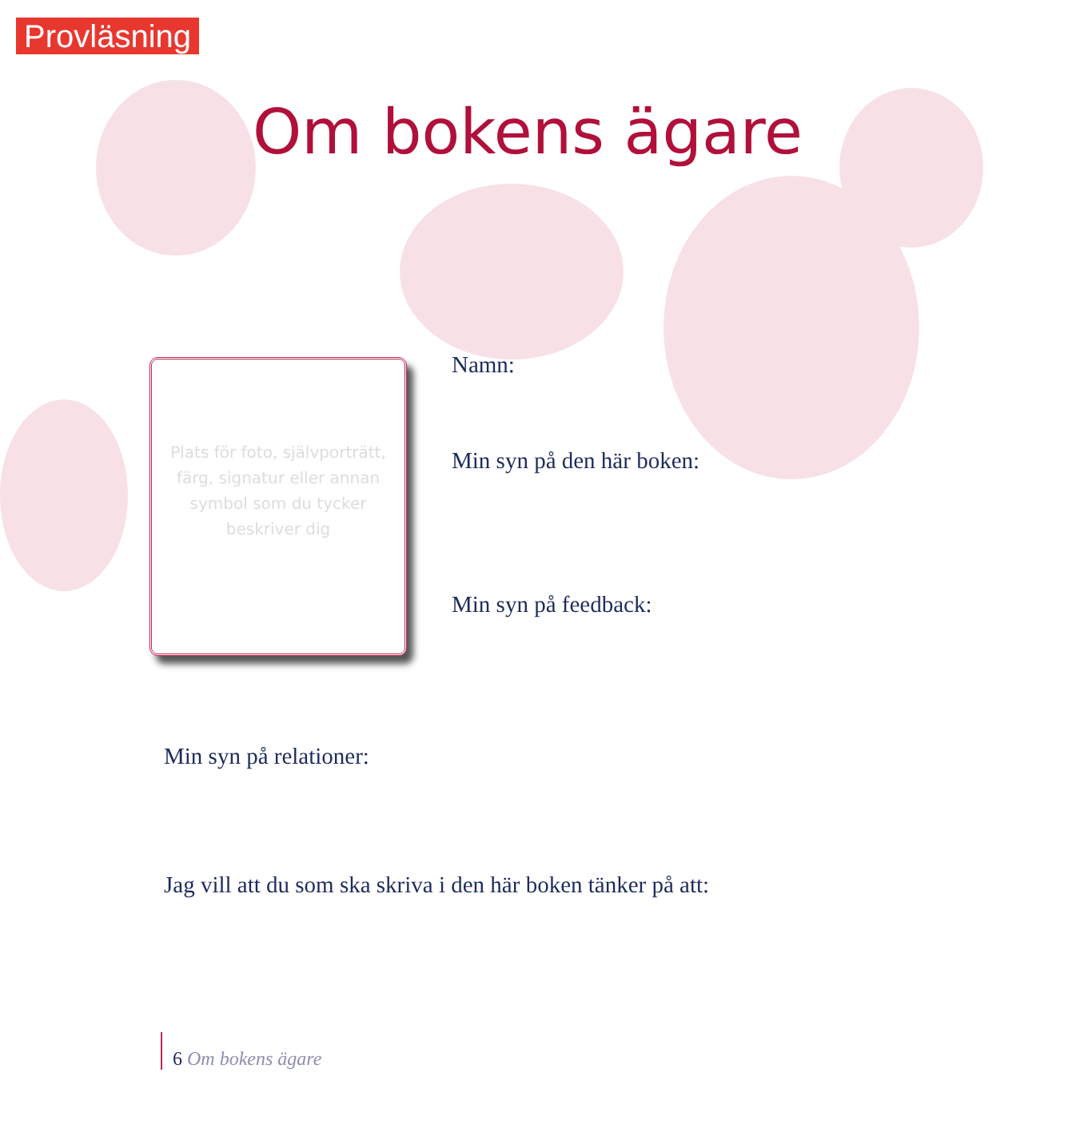Provläsning
Om bokens ägare
Plats för foto, självporträtt, färg, signatur eller annan symbol som du tycker beskriver dig
Namn:
Min syn på den här boken:
Min syn på feedback:
Min syn på relationer:
Jag vill att du som ska skriva i den här boken tänker på att:
6 Om bokens ägare